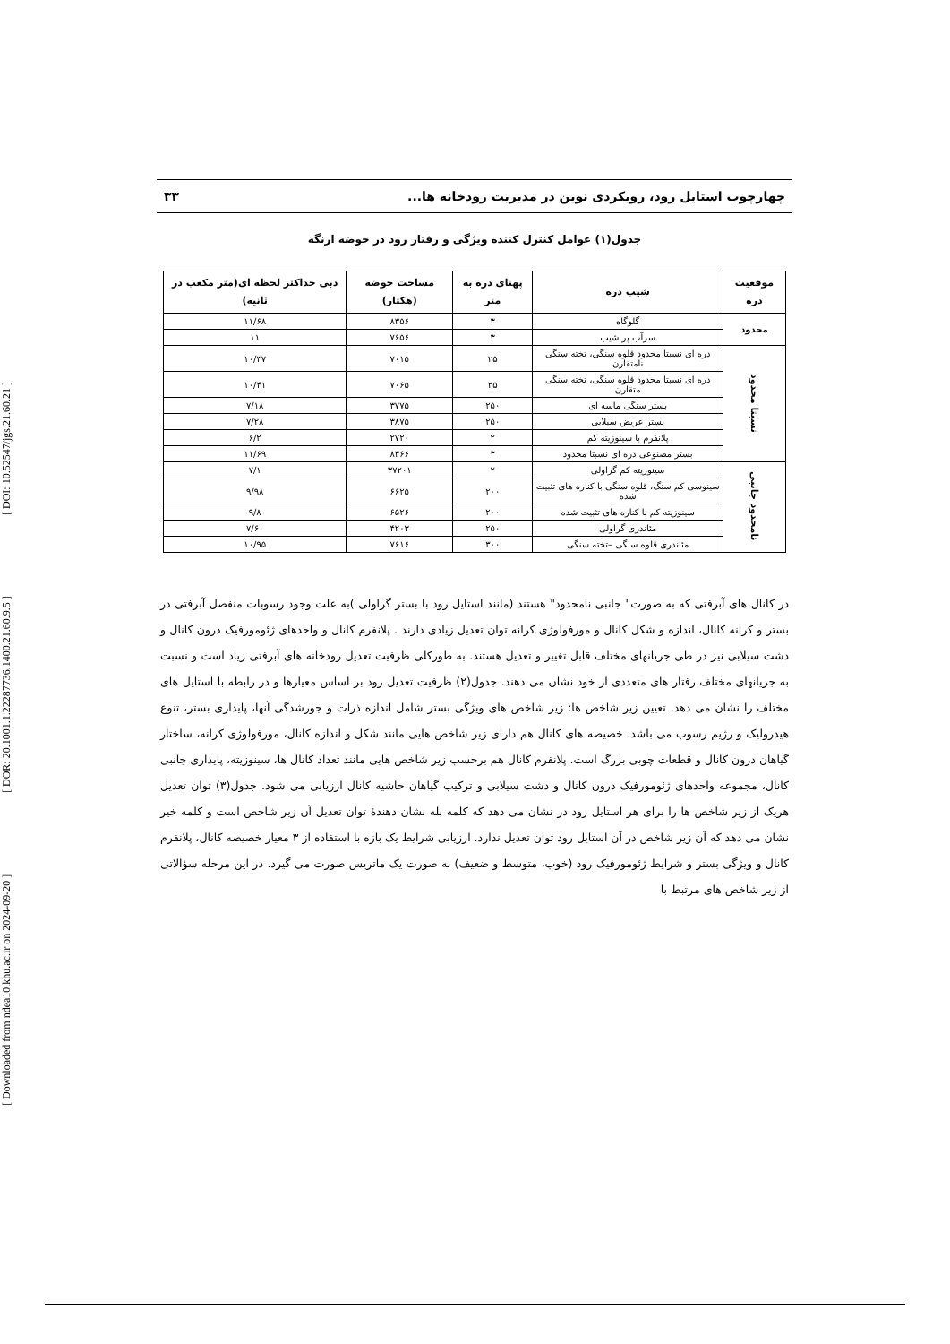[ Downloaded from ndea10.khu.ac.ir on 2024-09-20 ] [ DOR: 20.1001.1.22287736.1400.21.60.9.5 ] [ DOI: 10.52547/jgs.21.60.21 ]
چهارچوب استایل رود، رویکردی نوین در مدیریت رودخانه ها... ۳۳
جدول(۱) عوامل کنترل کننده ویژگی و رفتار رود در حوضه ارنگه
| موقعیت دره | شیب دره | پهنای دره به متر | مساحت حوضه (هکتار) | دبی حداکثر لحظه ای(متر مکعب در ثانیه) |
| --- | --- | --- | --- | --- |
| محدود | گلوگاه | ۳ | ۸۳۵۶ | ۱۱/۶۸ |
| | سرآب پر شیب | ۳ | ۷۶۵۶ | ۱۱ |
| نسبتا محدود | دره ای نسبتا محدود قلوه سنگی، تخته سنگی نامتقارن | ۲۵ | ۷۰۱۵ | ۱۰/۳۷ |
| | دره ای نسبتا محدود قلوه سنگی، تخته سنگی متقارن | ۲۵ | ۷۰۶۵ | ۱۰/۴۱ |
| | بستر سنگی ماسه ای | ۲۵۰ | ۳۷۷۵ | ۷/۱۸ |
| | بستر عریض سیلابی | ۲۵۰ | ۳۸۷۵ | ۷/۲۸ |
| | پلانفرم با سینوزیته کم | ۲ | ۲۷۲۰ | ۶/۲ |
| | بستر مصنوعی دره ای نسبتا محدود | ۳ | ۸۳۶۶ | ۱۱/۶۹ |
| نامحدود جانبی | سینوزیته کم گراولی | ۲ | ۳۷۲۰۱ | ۷/۱ |
| | سینوسی کم سنگ، قلوه سنگی با کناره های تثبیت شده | ۲۰۰ | ۶۶۲۵ | ۹/۹۸ |
| | سینوزیته کم با کناره های تثبیت شده | ۲۰۰ | ۶۵۲۶ | ۹/۸ |
| | مئاندری گراولی | ۲۵۰ | ۴۲۰۳ | ۷/۶۰ |
| | مئاندری قلوه سنگی –تخته سنگی | ۳۰۰ | ۷۶۱۶ | ۱۰/۹۵ |
در کانال های آبرفتی که به صورت" جانبی نامحدود" هستند (مانند استایل رود با بستر گراولی )به علت وجود رسوبات منفصل آبرفتی در بستر و کرانه کانال، اندازه و شکل کانال و مورفولوژی کرانه توان تعدیل زیادی دارند . پلانفرم کانال و واحدهای ژئومورفیک درون کانال و دشت سیلابی نیز در طی جریانهای مختلف قابل تغییر و تعدیل هستند. به طورکلی ظرفیت تعدیل رودخانه های آبرفتی زیاد است و نسبت به جریانهای مختلف رفتار های متعددی از خود نشان می دهند. جدول(۲) ظرفیت تعدیل رود بر اساس معیارها و در رابطه با استایل های مختلف را نشان می دهد. تعیین زیر شاخص ها: زیر شاخص های ویژگی بستر شامل اندازه ذرات و جورشدگی آنها، پایداری بستر، تنوع هیدرولیک و رژیم رسوب می باشد. خصیصه های کانال هم دارای زیر شاخص هایی مانند شکل و اندازه کانال، مورفولوژی کرانه، ساختار گیاهان درون کانال و قطعات چوبی بزرگ است. پلانفرم کانال هم برحسب زیر شاخص هایی مانند تعداد کانال ها، سینوزیته، پایداری جانبی کانال، مجموعه واحدهای ژئومورفیک درون کانال و دشت سیلابی و ترکیب گیاهان حاشیه کانال ارزیابی می شود. جدول(۳) توان تعدیل هریک از زیر شاخص ها را برای هر استایل رود در نشان می دهد که کلمه بله نشان دهندۀ توان تعدیل آن زیر شاخص است و کلمه خیر نشان می دهد که آن زیر شاخص در آن استایل رود توان تعدیل ندارد. ارزیابی شرایط یک بازه با استفاده از ۳ معیار خصیصه کانال، پلانفرم کانال و ویژگی بستر و شرایط ژئومورفیک رود (خوب، متوسط و ضعیف) به صورت یک ماتریس صورت می گیرد. در این مرحله سؤالاتی از زیر شاخص های مرتبط با